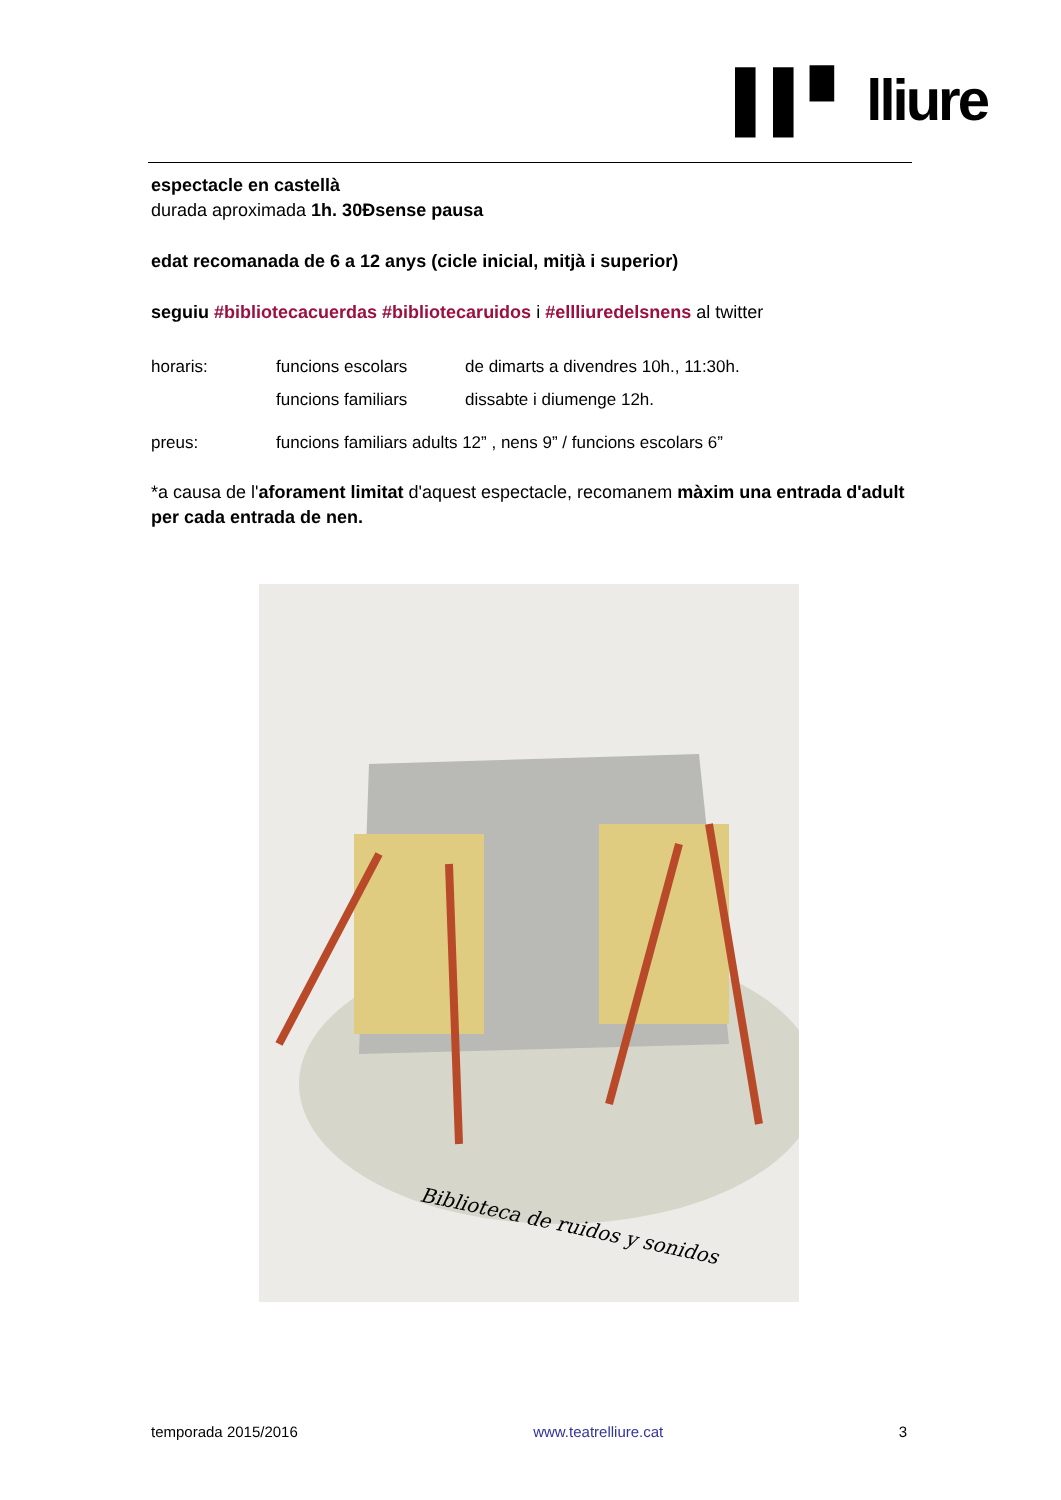▌▌▘ lliure
espectacle en castellà
durada aproximada 1h. 30Ðsense pausa
edat recomanada de 6 a 12 anys (cicle inicial, mitjà i superior)
seguiu #bibliotecacuerdas #bibliotecaruidos i #ellliuredelsnens al twitter
| horaris: | funcions escolars | de dimarts a divendres 10h., 11:30h. |
| | funcions familiars | dissabte i diumenge 12h. |
| preus: | funcions familiars adults 12” , nens 9” / funcions escolars 6” | |
*a causa de l'aforament limitat d'aquest espectacle, recomanem màxim una entrada d'adult per cada entrada de nen.
Biblioteca de ruidos y sonidos
temporada 2015/2016 www.teatrelliure.cat 3